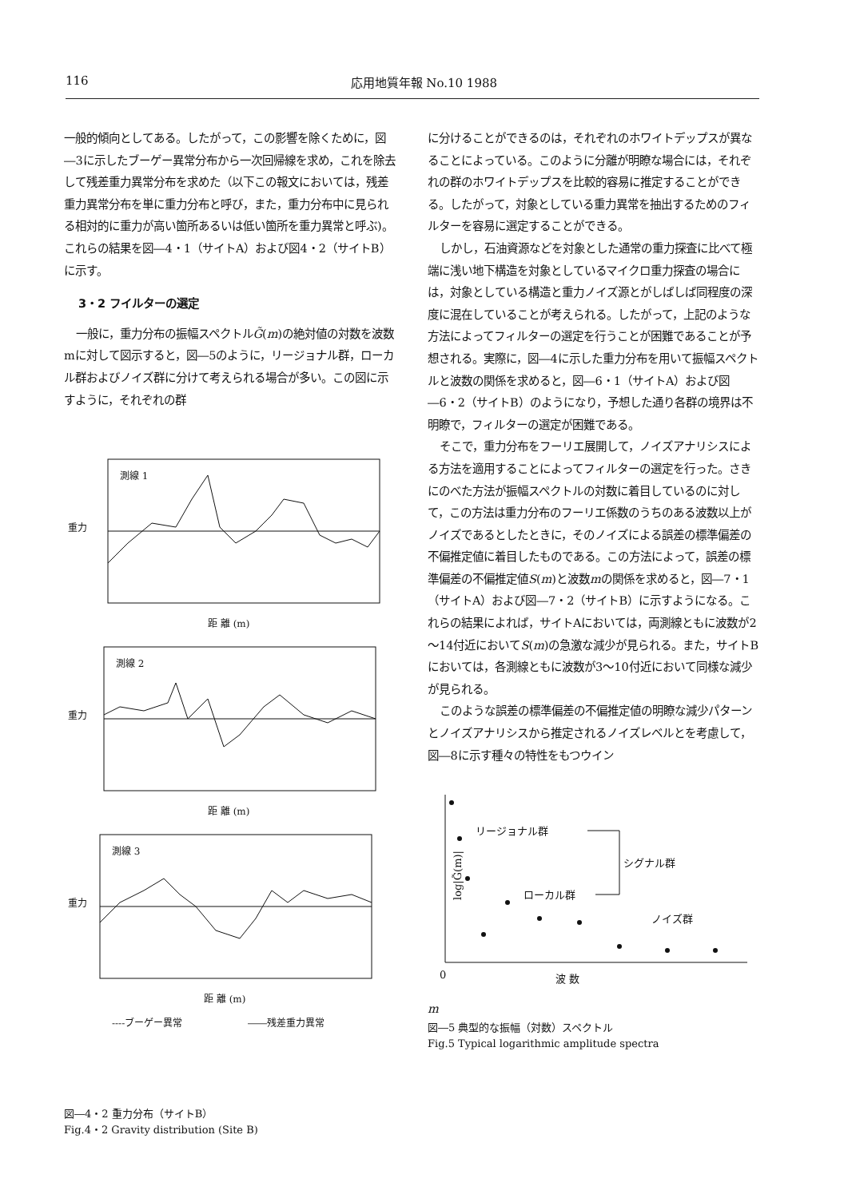116 応用地質年報 No.10 1988
一般的傾向としてある。したがって，この影響を除くために，図―3に示したブーゲー異常分布から一次回帰線を求め，これを除去して残差重力異常分布を求めた（以下この報文においては，残差重力異常分布を単に重力分布と呼び，また，重力分布中に見られる相対的に重力が高い箇所あるいは低い箇所を重力異常と呼ぶ)。これらの結果を図―4・1（サイトA）および図4・2（サイトB）に示す。
3・2 フイルターの選定
一般に，重力分布の振幅スペクトルG̃(m)の絶対値の対数を波数mに対して図示すると，図―5のように，リージョナル群，ローカル群およびノイズ群に分けて考えられる場合が多い。この図に示すように，それぞれの群
測線 1
距 離 (m)
測線 2
距 離 (m)
測線 3
距 離 (m)
重力
重力
重力
----ブーゲー異常
――残差重力異常
図―4・2 重力分布（サイトB）
Fig.4・2 Gravity distribution (Site B)
に分けることができるのは，それぞれのホワイトデップスが異なることによっている。このように分離が明瞭な場合には，それぞれの群のホワイトデップスを比較的容易に推定することができる。したがって，対象としている重力異常を抽出するためのフィルターを容易に選定することができる。
しかし，石油資源などを対象とした通常の重力探査に比べて極端に浅い地下構造を対象としているマイクロ重力探査の場合には，対象としている構造と重力ノイズ源とがしばしば同程度の深度に混在していることが考えられる。したがって，上記のような方法によってフィルターの選定を行うことが困難であることが予想される。実際に，図―4に示した重力分布を用いて振幅スペクトルと波数の関係を求めると，図―6・1（サイトA）および図―6・2（サイトB）のようになり，予想した通り各群の境界は不明瞭で，フィルターの選定が困難である。
そこで，重力分布をフーリエ展開して，ノイズアナリシスによる方法を適用することによってフィルターの選定を行った。さきにのべた方法が振幅スペクトルの対数に着目しているのに対して，この方法は重力分布のフーリエ係数のうちのある波数以上がノイズであるとしたときに，そのノイズによる誤差の標準偏差の不偏推定値に着目したものである。この方法によって，誤差の標準偏差の不偏推定値S(m)と波数mの関係を求めると，図―7・1（サイトA）および図―7・2（サイトB）に示すようになる。これらの結果によれば，サイトAにおいては，両測線ともに波数が2～14付近においてS(m)の急激な減少が見られる。また，サイトBにおいては，各測線ともに波数が3～10付近において同様な減少が見られる。
このような誤差の標準偏差の不偏推定値の明瞭な減少パターンとノイズアナリシスから推定されるノイズレベルとを考慮して，図―8に示す種々の特性をもつウイン
リージョナル群
シグナル群
ローカル群
ノイズ群
log|G̃(m)|
0
波 数 m
図―5 典型的な振幅（対数）スペクトル
Fig.5 Typical logarithmic amplitude spectra